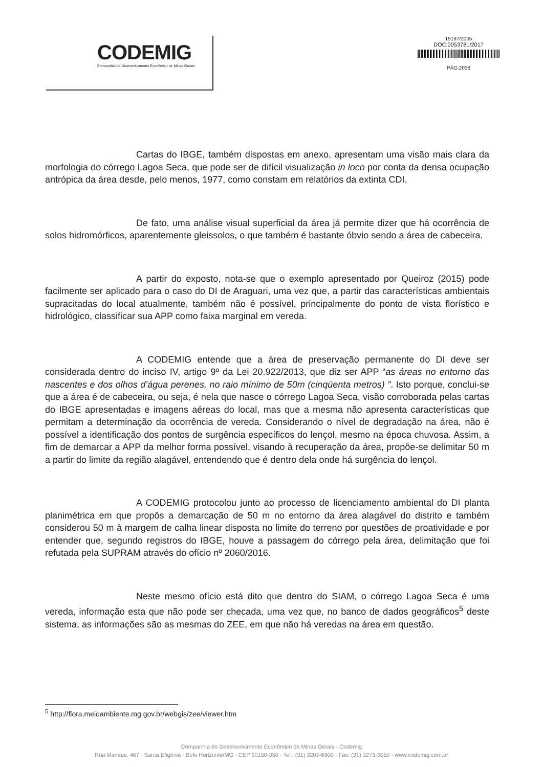CODEMIG
Companhia de Desenvolvimento Econômico de Minas Gerais
15197/2005
DOC:0053781/2017
PÁG:2038
Cartas do IBGE, também dispostas em anexo, apresentam uma visão mais clara da morfologia do córrego Lagoa Seca, que pode ser de difícil visualização in loco por conta da densa ocupação antrópica da área desde, pelo menos, 1977, como constam em relatórios da extinta CDI.
De fato, uma análise visual superficial da área já permite dizer que há ocorrência de solos hidromórficos, aparentemente gleissolos, o que também é bastante óbvio sendo a área de cabeceira.
A partir do exposto, nota-se que o exemplo apresentado por Queiroz (2015) pode facilmente ser aplicado para o caso do DI de Araguari, uma vez que, a partir das características ambientais supracitadas do local atualmente, também não é possível, principalmente do ponto de vista florístico e hidrológico, classificar sua APP como faixa marginal em vereda.
A CODEMIG entende que a área de preservação permanente do DI deve ser considerada dentro do inciso IV, artigo 9º da Lei 20.922/2013, que diz ser APP “as áreas no entorno das nascentes e dos olhos d’água perenes, no raio mínimo de 50m (cinqüenta metros) ”. Isto porque, conclui-se que a área é de cabeceira, ou seja, é nela que nasce o córrego Lagoa Seca, visão corroborada pelas cartas do IBGE apresentadas e imagens aéreas do local, mas que a mesma não apresenta características que permitam a determinação da ocorrência de vereda. Considerando o nível de degradação na área, não é possível a identificação dos pontos de surgência específicos do lençol, mesmo na época chuvosa. Assim, a fim de demarcar a APP da melhor forma possível, visando à recuperação da área, propõe-se delimitar 50 m a partir do limite da região alagável, entendendo que é dentro dela onde há surgência do lençol.
A CODEMIG protocolou junto ao processo de licenciamento ambiental do DI planta planimétrica em que propôs a demarcação de 50 m no entorno da área alagável do distrito e também considerou 50 m à margem de calha linear disposta no limite do terreno por questões de proatividade e por entender que, segundo registros do IBGE, houve a passagem do córrego pela área, delimitação que foi refutada pela SUPRAM através do ofício nº 2060/2016.
Neste mesmo ofício está dito que dentro do SIAM, o córrego Lagoa Seca é uma vereda, informação esta que não pode ser checada, uma vez que, no banco de dados geográficos<sup>5</sup> deste sistema, as informações são as mesmas do ZEE, em que não há veredas na área em questão.
<sup>5</sup> http://flora.meioambiente.mg.gov.br/webgis/zee/viewer.htm
Companhia de Desenvolvimento Econômico de Minas Gerais - Codemig
Rua Manaus, 467 - Santa Efigênia - Belo Horizonte/MG - CEP 30150-350 - Tel.: (31) 3207-6900 - Fax: (31) 3273-3060 - www.codemig.com.br